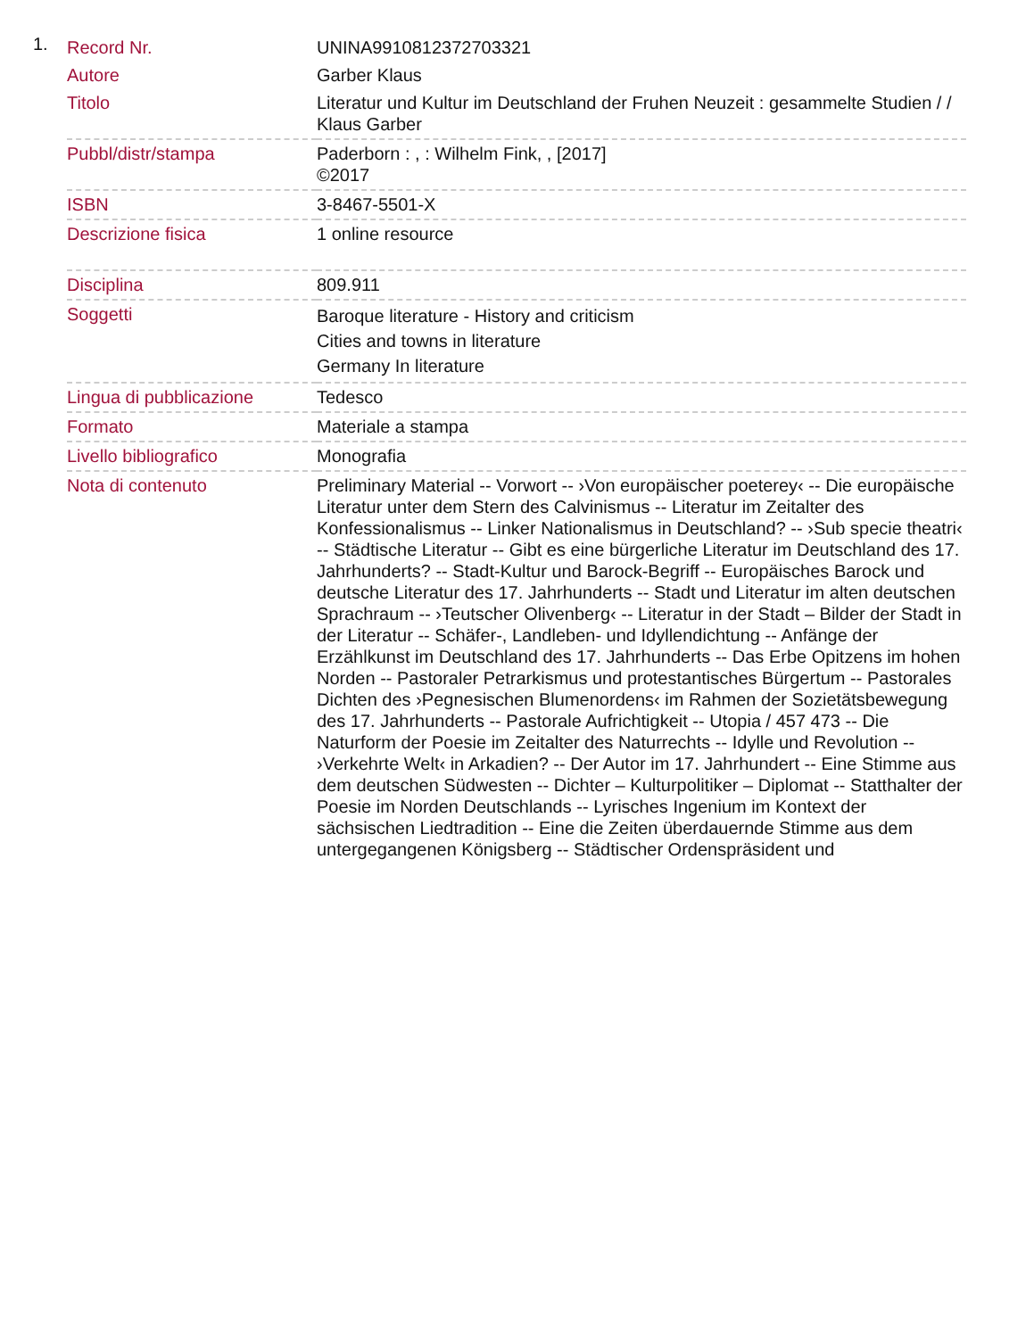1.
| Record Nr. | UNINA9910812372703321 |
| Autore | Garber Klaus |
| Titolo | Literatur und Kultur im Deutschland der Fruhen Neuzeit : gesammelte Studien / / Klaus Garber |
| Pubbl/distr/stampa | Paderborn : , : Wilhelm Fink, , [2017] ©2017 |
| ISBN | 3-8467-5501-X |
| Descrizione fisica | 1 online resource |
| Disciplina | 809.911 |
| Soggetti | Baroque literature - History and criticism Cities and towns in literature Germany In literature |
| Lingua di pubblicazione | Tedesco |
| Formato | Materiale a stampa |
| Livello bibliografico | Monografia |
| Nota di contenuto | Preliminary Material -- Vorwort -- ›Von europäischer poeterey‹ -- Die europäische Literatur unter dem Stern des Calvinismus -- Literatur im Zeitalter des Konfessionalismus -- Linker Nationalismus in Deutschland? -- ›Sub specie theatri‹ -- Städtische Literatur -- Gibt es eine bürgerliche Literatur im Deutschland des 17. Jahrhunderts? -- Stadt-Kultur und Barock-Begriff -- Europäisches Barock und deutsche Literatur des 17. Jahrhunderts -- Stadt und Literatur im alten deutschen Sprachraum -- ›Teutscher Olivenberg‹ -- Literatur in der Stadt – Bilder der Stadt in der Literatur -- Schäfer-, Landleben- und Idyllendichtung -- Anfänge der Erzählkunst im Deutschland des 17. Jahrhunderts -- Das Erbe Opitzens im hohen Norden -- Pastoraler Petrarkismus und protestantisches Bürgertum -- Pastorales Dichten des ›Pegnesischen Blumenordens‹ im Rahmen der Sozietätsbewegung des 17. Jahrhunderts -- Pastorale Aufrichtigkeit -- Utopia / 457 473 -- Die Naturform der Poesie im Zeitalter des Naturrechts -- Idylle und Revolution -- ›Verkehrte Welt‹ in Arkadien? -- Der Autor im 17. Jahrhundert -- Eine Stimme aus dem deutschen Südwesten -- Dichter – Kulturpolitiker – Diplomat -- Statthalter der Poesie im Norden Deutschlands -- Lyrisches Ingenium im Kontext der sächsischen Liedtradition -- Eine die Zeiten überdauernde Stimme aus dem untergegangenen Königsberg -- Städtischer Ordenspräsident und |